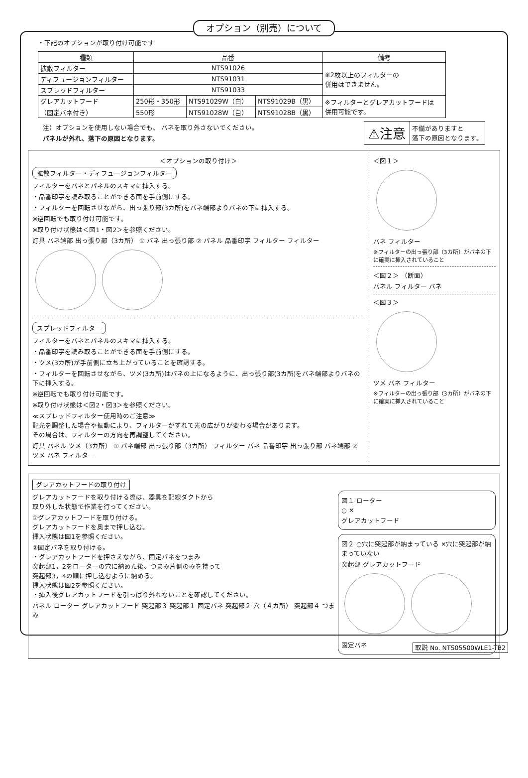オプション（別売）について
・下記のオプションが取り付け可能です
| 種類 | 品番 | | | 備考 |
| --- | --- | --- | --- | --- |
| 拡散フィルター | NTS91026 | | | ※2枚以上のフィルターの 併用はできません。 |
| ディフュージョンフィルター | NTS91031 | | | |
| スプレッドフィルター | NTS91033 | | | |
| グレアカットフード （固定バネ付き） | 250形・350形 | NTS91029W（白） | NTS91029B（黒） | ※フィルターとグレアカットフードは 併用可能です。 |
| | 550形 | NTS91028W（白） | NTS91028B（黒） | |
注）オプションを使用しない場合でも、 バネを取り外さないでください。
パネルが外れ、落下の原因となります。
⚠注意
不備がありますと
落下の原因となります。
＜オプションの取り付け＞
拡散フィルター・ディフュージョンフィルター
フィルターをバネとパネルのスキマに挿入する。
・品番印字を読み取ることができる面を手前側にする。
・フィルターを回転させながら、出っ張り部(3カ所)をバネ端部よりバネの下に挿入する。
※逆回転でも取り付け可能です。
※取り付け状態は＜図1・図2＞を参照ください。
灯具 バネ端部 出っ張り部（3カ所） ① バネ 出っ張り部 ② パネル 品番印字 フィルター フィルター
スプレッドフィルター
フィルターをバネとパネルのスキマに挿入する。
・品番印字を読み取ることができる面を手前側にする。
・ツメ(3カ所)が手前側に立ち上がっていることを確認する。
・フィルターを回転させながら、ツメ(3カ所)はバネの上になるように、出っ張り部(3カ所)をバネ端部よりバネの下に挿入する。
※逆回転でも取り付け可能です。
※取り付け状態は＜図2・図3＞を参照ください。
≪スプレッドフィルター使用時のご注意≫
配光を調整した場合や振動により、フィルターがずれて光の広がりが変わる場合があります。
その場合は、フィルターの方向を再調整してください。
灯具 パネル ツメ（3カ所） ① バネ端部 出っ張り部（3カ所） フィルター バネ 品番印字 出っ張り部 バネ端部 ② ツメ バネ フィルター
＜図１＞
バネ フィルター
※フィルターの出っ張り部（3カ所）がバネの下に確実に挿入されていること
＜図２＞ （断面）
パネル フィルター バネ
＜図３＞
ツメ バネ フィルター
※フィルターの出っ張り部（3カ所）がバネの下に確実に挿入されていること
グレアカットフードの取り付け
グレアカットフードを取り付ける際は、器具を配線ダクトから
取り外した状態で作業を行ってください。
①グレアカットフードを取り付ける。
グレアカットフードを奥まで押し込む。
挿入状態は図1を参照ください。
②固定バネを取り付ける。
・グレアカットフードを押さえながら、固定バネをつまみ
突起部1，2をローターの穴に納めた後、つまみ片側のみを持って
突起部3，4の順に押し込むように納める。
挿入状態は図2を参照ください。
・挿入後グレアカットフードを引っぱり外れないことを確認してください。
パネル ローター グレアカットフード 突起部３ 突起部１ 固定バネ 突起部２ 穴（４カ所） 突起部４ つまみ
図１ ローター
○ ✕
グレアカットフード
図２ ○穴に突起部が納まっている ✕穴に突起部が納まっていない
突起部 グレアカットフード
固定バネ
取説 No. NTS05500WLE1-TB2